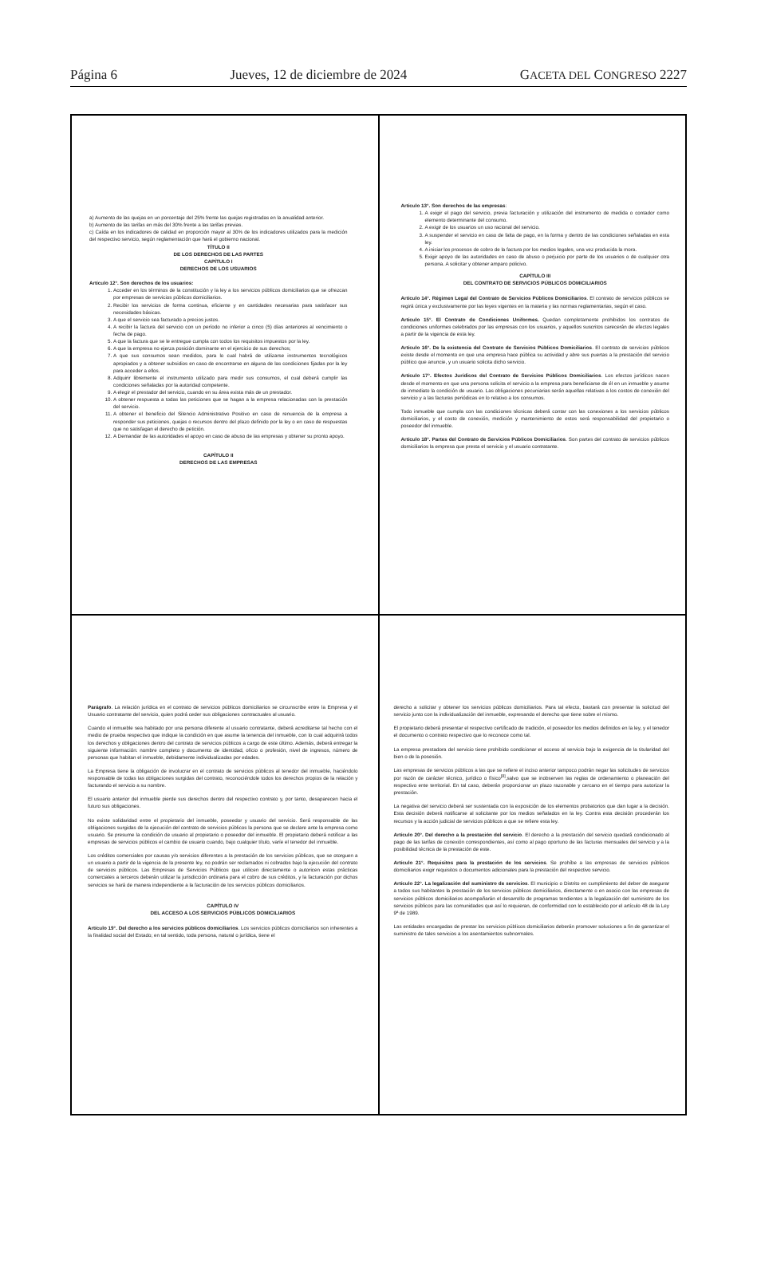Página 6 Jueves, 12 de diciembre de 2024 GACETA DEL CONGRESO 2227
a) Aumento de las quejas en un porcentaje del 25% frente las quejas registradas en la anualidad anterior.
b) Aumento de las tarifas en más del 30% frente a las tarifas previas.
c) Caída en los indicadores de calidad en proporción mayor al 30% de los indicadores utilizados para la medición del respectivo servicio, según reglamentación que hará el gobierno nacional.
TÍTULO II
DE LOS DERECHOS DE LAS PARTES
CAPÍTULO I
DERECHOS DE LOS USUARIOS
Artículo 12°. Son derechos de los usuarios:
1. Acceder en los términos de la constitución y la ley a los servicios públicos domiciliarios que se ofrezcan por empresas de servicios públicos domiciliarios.
2. Recibir los servicios de forma continua, eficiente y en cantidades necesarias para satisfacer sus necesidades básicas.
3. A que el servicio sea facturado a precios justos.
4. A recibir la factura del servicio con un período no inferior a cinco (5) días anteriores al vencimiento o fecha de pago.
5. A que la factura que se le entregue cumpla con todos los requisitos impuestos por la ley.
6. A que la empresa no ejerza posición dominante en el ejercicio de sus derechos;
7. A que sus consumos sean medidos, para lo cual habrá de utilizarse instrumentos tecnológicos apropiados y a obtener subsidios en caso de encontrarse en alguna de las condiciones fijadas por la ley para acceder a ellos.
8. Adquirir libremente el instrumento utilizado para medir sus consumos, el cual deberá cumplir las condiciones señaladas por la autoridad competente.
9. A elegir el prestador del servicio, cuando en su área exista más de un prestador.
10. A obtener respuesta a todas las peticiones que se hagan a la empresa relacionadas con la prestación del servicio.
11. A obtener el beneficio del Silencio Administrativo Positivo en caso de renuencia de la empresa a responder sus peticiones, quejas o recursos dentro del plazo definido por la ley o en caso de respuestas que no satisfagan el derecho de petición.
12. A Demandar de las autoridades el apoyo en caso de abuso de las empresas y obtener su pronto apoyo.
CAPÍTULO II
DERECHOS DE LAS EMPRESAS
Artículo 13°. Son derechos de las empresas:
1. A exigir el pago del servicio, previa facturación y utilización del instrumento de medida o contador como elemento determinante del consumo.
2. A exigir de los usuarios un uso racional del servicio.
3. A suspender el servicio en caso de falta de pago, en la forma y dentro de las condiciones señaladas en esta ley.
4. A iniciar los procesos de cobro de la factura por los medios legales, una vez producida la mora.
5. Exigir apoyo de las autoridades en caso de abuso o perjuicio por parte de los usuarios o de cualquier otra persona. A solicitar y obtener amparo policivo.
CAPÍTULO III
DEL CONTRATO DE SERVICIOS PÚBLICOS DOMICILIARIOS
Artículo 14°. Régimen Legal del Contrato de Servicios Públicos Domiciliarios. El contrato de servicios públicos se regirá única y exclusivamente por las leyes vigentes en la materia y las normas reglamentarias, según el caso.
Artículo 15°. El Contrato de Condiciones Uniformes. Quedan completamente prohibidos los contratos de condiciones uniformes celebrados por las empresas con los usuarios, y aquellos suscritos carecerán de efectos legales a partir de la vigencia de esta ley.
Artículo 16°. De la existencia del Contrato de Servicios Públicos Domiciliarios. El contrato de servicios públicos existe desde el momento en que una empresa hace pública su actividad y abre sus puertas a la prestación del servicio público que anuncie, y un usuario solicita dicho servicio.
Artículo 17°. Efectos Jurídicos del Contrato de Servicios Públicos Domiciliarios. Los efectos jurídicos nacen desde el momento en que una persona solicita el servicio a la empresa para beneficiarse de él en un inmueble y asume de inmediato la condición de usuario. Las obligaciones pecuniarias serán aquellas relativas a los costos de conexión del servicio y a las facturas periódicas en lo relativo a los consumos.
Todo inmueble que cumpla con las condiciones técnicas deberá contar con las conexiones a los servicios públicos domiciliarios, y el costo de conexión, medición y mantenimiento de estos será responsabilidad del propietario o poseedor del inmueble.
Artículo 18°. Partes del Contrato de Servicios Públicos Domiciliarios. Son partes del contrato de servicios públicos domiciliarios la empresa que presta el servicio y el usuario contratante.
Parágrafo. La relación jurídica en el contrato de servicios públicos domiciliarios se circunscribe entre la Empresa y el Usuario contratante del servicio, quien podrá ceder sus obligaciones contractuales al usuario.
Cuando el inmueble sea habitado por una persona diferente al usuario contratante, deberá acreditarse tal hecho con el medio de prueba respectivo que indique la condición en que asume la tenencia del inmueble, con lo cual adquirirá todos los derechos y obligaciones dentro del contrato de servicios públicos a cargo de este último. Además, deberá entregar la siguiente información: nombre completo y documento de identidad, oficio o profesión, nivel de ingresos, número de personas que habitan el inmueble, debidamente individualizadas por edades.
La Empresa tiene la obligación de involucrar en el contrato de servicios públicos al tenedor del inmueble, haciéndolo responsable de todas las obligaciones surgidas del contrato, reconociéndole todos los derechos propios de la relación y facturando el servicio a su nombre.
El usuario anterior del inmueble pierde sus derechos dentro del respectivo contrato y, por tanto, desaparecen hacia el futuro sus obligaciones.
No existe solidaridad entre el propietario del inmueble, poseedor y usuario del servicio. Será responsable de las obligaciones surgidas de la ejecución del contrato de servicios públicos la persona que se declare ante la empresa como usuario. Se presume la condición de usuario al propietario o poseedor del inmueble. El propietario deberá notificar a las empresas de servicios públicos el cambio de usuario cuando, bajo cualquier título, varíe el tenedor del inmueble.
Los créditos comerciales por causas y/o servicios diferentes a la prestación de los servicios públicos, que se otorguen a un usuario a partir de la vigencia de la presente ley, no podrán ser reclamados ni cobrados bajo la ejecución del contrato de servicios públicos. Las Empresas de Servicios Públicos que utilicen directamente o autoricen estas prácticas comerciales a terceros deberán utilizar la jurisdicción ordinaria para el cobro de sus créditos, y la facturación por dichos servicios se hará de manera independiente a la facturación de los servicios públicos domiciliarios.
CAPÍTULO IV
DEL ACCESO A LOS SERVICIOS PÚBLICOS DOMICILIARIOS
Artículo 19°. Del derecho a los servicios públicos domiciliarios. Los servicios públicos domiciliarios son inherentes a la finalidad social del Estado; en tal sentido, toda persona, natural o jurídica, tiene el
derecho a solicitar y obtener los servicios públicos domiciliarios. Para tal efecto, bastará con presentar la solicitud del servicio junto con la individualización del inmueble, expresando el derecho que tiene sobre el mismo.
El propietario deberá presentar el respectivo certificado de tradición, el poseedor los medios definidos en la ley, y el tenedor el documento o contrato respectivo que lo reconoce como tal.
La empresa prestadora del servicio tiene prohibido condicionar el acceso al servicio bajo la exigencia de la titularidad del bien o de la posesión.
Las empresas de servicios públicos a las que se refiere el inciso anterior tampoco podrán negar las solicitudes de servicios por razón de carácter técnico, jurídico o físico<sup>[8]</sup>,salvo que se inobserven las reglas de ordenamiento o planeación del respectivo ente territorial. En tal caso, deberán proporcionar un plazo razonable y cercano en el tiempo para autorizar la prestación.
La negativa del servicio deberá ser sustentada con la exposición de los elementos probatorios que dan lugar a la decisión. Esta decisión deberá notificarse al solicitante por los medios señalados en la ley. Contra esta decisión procederán los recursos y la acción judicial de servicios públicos a que se refiere esta ley.
Artículo 20°. Del derecho a la prestación del servicio. El derecho a la prestación del servicio quedará condicionado al pago de las tarifas de conexión correspondientes, así como al pago oportuno de las facturas mensuales del servicio y a la posibilidad técnica de la prestación de este.
Artículo 21°. Requisitos para la prestación de los servicios. Se prohíbe a las empresas de servicios públicos domiciliarios exigir requisitos o documentos adicionales para la prestación del respectivo servicio.
Artículo 22°. La legalización del suministro de servicios. El municipio o Distrito en cumplimiento del deber de asegurar a todos sus habitantes la prestación de los servicios públicos domiciliarios, directamente o en asocio con las empresas de servicios públicos domiciliarios acompañarán el desarrollo de programas tendientes a la legalización del suministro de los servicios públicos para las comunidades que así lo requieran, de conformidad con lo establecido por el artículo 48 de la Ley 9ª de 1989.
Las entidades encargadas de prestar los servicios públicos domiciliarios deberán promover soluciones a fin de garantizar el suministro de tales servicios a los asentamientos subnormales.